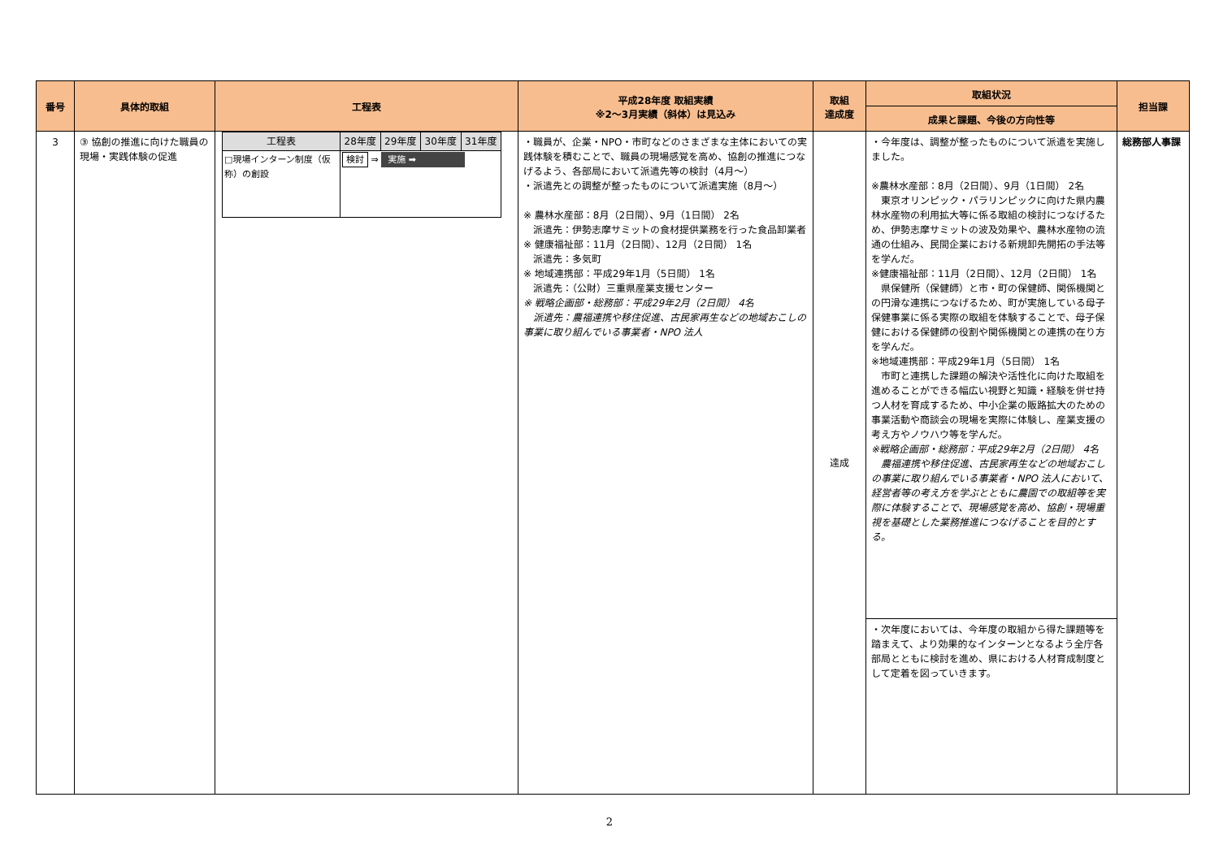| 番号 | 具体的取組 | 工程表 | 平成28年度 取組実績 ※2～3月実績（斜体）は見込み | 取組 達成度 | 取組状況 | 担当課 |
| --- | --- | --- | --- | --- | --- | --- |
| | | | | | 成果と課題、今後の方向性等 | |
| 3 | ③ 協創の推進に向けた職員の現場・実践体験の促進 | / 工程表 / 28年度 / 29年度 / 30年度 / 31年度 / / --- / --- / --- / --- / --- / / □現場インターン制度（仮称）の創設 / 検討 ⇒ 実施 ➡ / / / / | ・職員が、企業・NPO・市町などのさまざまな主体においての実践体験を積むことで、職員の現場感覚を高め、協創の推進につなげるよう、各部局において派遣先等の検討（4月～） ・派遣先との調整が整ったものについて派遣実施（8月～） ※ 農林水産部：8月（2日間）、9月（1日間） 2名 派遣先：伊勢志摩サミットの食材提供業務を行った食品卸業者 ※ 健康福祉部：11月（2日間）、12月（2日間） 1名 派遣先：多気町 ※ 地域連携部：平成29年1月（5日間） 1名 派遣先：（公財）三重県産業支援センター ※ 戦略企画部・総務部：平成29年2月（2日間） 4名 派遣先：農福連携や移住促進、古民家再生などの地域おこしの事業に取り組んでいる事業者・NPO 法人 | 達成 | ・今年度は、調整が整ったものについて派遣を実施しました。 ※農林水産部：8月（2日間）、9月（1日間） 2名 東京オリンピック・パラリンピックに向けた県内農林水産物の利用拡大等に係る取組の検討につなげるため、伊勢志摩サミットの波及効果や、農林水産物の流通の仕組み、民間企業における新規卸先開拓の手法等を学んだ。 ※健康福祉部：11月（2日間）、12月（2日間） 1名 県保健所（保健師）と市・町の保健師、関係機関との円滑な連携につなげるため、町が実施している母子保健事業に係る実際の取組を体験することで、母子保健における保健師の役割や関係機関との連携の在り方を学んだ。 ※地域連携部：平成29年1月（5日間） 1名 市町と連携した課題の解決や活性化に向けた取組を進めることができる幅広い視野と知識・経験を併せ持つ人材を育成するため、中小企業の販路拡大のための事業活動や商談会の現場を実際に体験し、産業支援の考え方やノウハウ等を学んだ。 ※戦略企画部・総務部：平成29年2月（2日間） 4名 農福連携や移住促進、古民家再生などの地域おこしの事業に取り組んでいる事業者・NPO 法人において、経営者等の考え方を学ぶとともに農園での取組等を実際に体験することで、現場感覚を高め、協創・現場重視を基礎とした業務推進につなげることを目的とする。 | 総務部人事課 |
| | | | | | ・次年度においては、今年度の取組から得た課題等を踏まえて、より効果的なインターンとなるよう全庁各部局とともに検討を進め、県における人材育成制度として定着を図っていきます。 | |
2